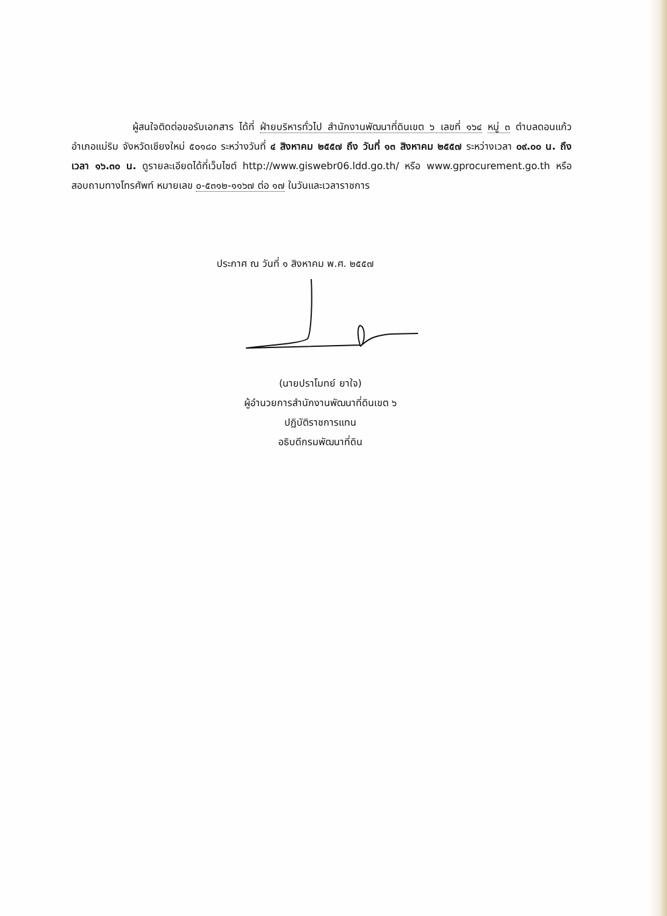ผู้สนใจติดต่อขอรับเอกสาร ได้ที่ ฝ่ายบริหารทั่วไป สำนักงานพัฒนาที่ดินเขต ๖ เลขที่ ๑๖๔ หมู่ ๓ ตำบลดอนแก้ว อำเภอแม่ริม จังหวัดเชียงใหม่ ๕๐๑๘๐ ระหว่างวันที่ ๔ สิงหาคม ๒๕๕๗ ถึง วันที่ ๑๓ สิงหาคม ๒๕๕๗ ระหว่างเวลา ๐๙.๐๐ น. ถึง เวลา ๑๖.๓๐ น. ดูรายละเอียดได้ที่เว็บไซต์ http://www.giswebr06.ldd.go.th/ หรือ www.gprocurement.go.th หรือสอบถามทางโทรศัพท์ หมายเลข ๐-๕๓๑๒-๑๑๖๗ ต่อ ๑๗ ในวันและเวลาราชการ
ประกาศ ณ วันที่ ๑ สิงหาคม พ.ศ. ๒๕๕๗
(นายปราโมทย์ ยาใจ)
ผู้อำนวยการสำนักงานพัฒนาที่ดินเขต ๖
ปฏิบัติราชการแทน
อธิบดีกรมพัฒนาที่ดิน